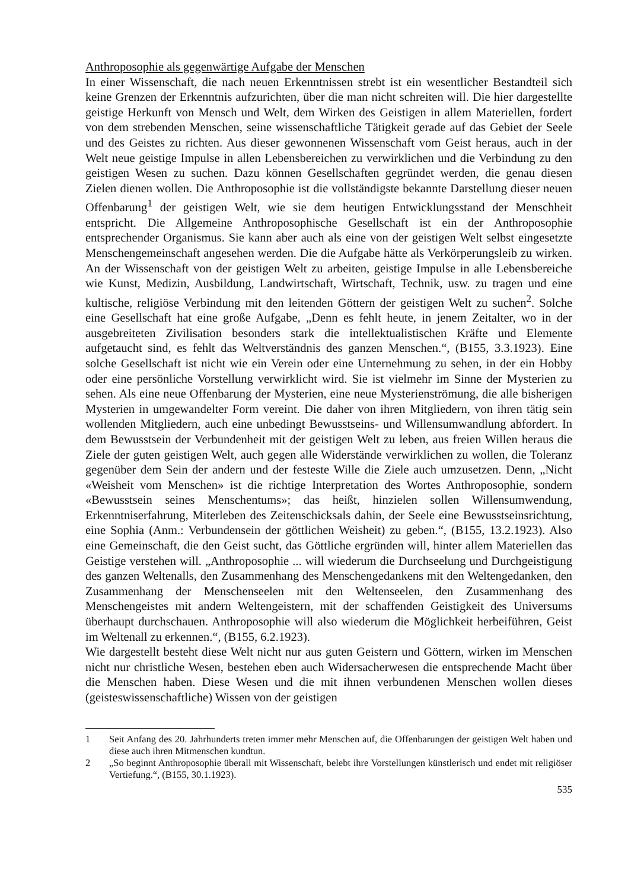Anthroposophie als gegenwärtige Aufgabe der Menschen
In einer Wissenschaft, die nach neuen Erkenntnissen strebt ist ein wesentlicher Bestandteil sich keine Grenzen der Erkenntnis aufzurichten, über die man nicht schreiten will. Die hier dargestellte geistige Herkunft von Mensch und Welt, dem Wirken des Geistigen in allem Materiellen, fordert von dem strebenden Menschen, seine wissenschaftliche Tätigkeit gerade auf das Gebiet der Seele und des Geistes zu richten. Aus dieser gewonnenen Wissenschaft vom Geist heraus, auch in der Welt neue geistige Impulse in allen Lebensbereichen zu verwirklichen und die Verbindung zu den geistigen Wesen zu suchen. Dazu können Gesellschaften gegründet werden, die genau diesen Zielen dienen wollen. Die Anthroposophie ist die vollständigste bekannte Darstellung dieser neuen Offenbarung<sup>1</sup> der geistigen Welt, wie sie dem heutigen Entwicklungsstand der Menschheit entspricht. Die Allgemeine Anthroposophische Gesellschaft ist ein der Anthroposophie entsprechender Organismus. Sie kann aber auch als eine von der geistigen Welt selbst eingesetzte Menschengemeinschaft angesehen werden. Die die Aufgabe hätte als Verkörperungsleib zu wirken. An der Wissenschaft von der geistigen Welt zu arbeiten, geistige Impulse in alle Lebensbereiche wie Kunst, Medizin, Ausbildung, Landwirtschaft, Wirtschaft, Technik, usw. zu tragen und eine kultische, religiöse Verbindung mit den leitenden Göttern der geistigen Welt zu suchen<sup>2</sup>. Solche eine Gesellschaft hat eine große Aufgabe, „Denn es fehlt heute, in jenem Zeitalter, wo in der ausgebreiteten Zivilisation besonders stark die intellektualistischen Kräfte und Elemente aufgetaucht sind, es fehlt das Weltverständnis des ganzen Menschen.“, (B155, 3.3.1923). Eine solche Gesellschaft ist nicht wie ein Verein oder eine Unternehmung zu sehen, in der ein Hobby oder eine persönliche Vorstellung verwirklicht wird. Sie ist vielmehr im Sinne der Mysterien zu sehen. Als eine neue Offenbarung der Mysterien, eine neue Mysterienströmung, die alle bisherigen Mysterien in umgewandelter Form vereint. Die daher von ihren Mitgliedern, von ihren tätig sein wollenden Mitgliedern, auch eine unbedingt Bewusstseins- und Willensumwandlung abfordert. In dem Bewusstsein der Verbundenheit mit der geistigen Welt zu leben, aus freien Willen heraus die Ziele der guten geistigen Welt, auch gegen alle Widerstände verwirklichen zu wollen, die Toleranz gegenüber dem Sein der andern und der festeste Wille die Ziele auch umzusetzen. Denn, „Nicht «Weisheit vom Menschen» ist die richtige Interpretation des Wortes Anthroposophie, sondern «Bewusstsein seines Menschentums»; das heißt, hinzielen sollen Willensumwendung, Erkenntniserfahrung, Miterleben des Zeitenschicksals dahin, der Seele eine Bewusstseinsrichtung, eine Sophia (Anm.: Verbundensein der göttlichen Weisheit) zu geben.“, (B155, 13.2.1923). Also eine Gemeinschaft, die den Geist sucht, das Göttliche ergründen will, hinter allem Materiellen das Geistige verstehen will. „Anthroposophie ... will wiederum die Durchseelung und Durchgeistigung des ganzen Weltenalls, den Zusammenhang des Menschengedankens mit den Weltengedanken, den Zusammenhang der Menschenseelen mit den Weltenseelen, den Zusammenhang des Menschengeistes mit andern Weltengeistern, mit der schaffenden Geistigkeit des Universums überhaupt durchschauen. Anthroposophie will also wiederum die Möglichkeit herbeiführen, Geist im Weltenall zu erkennen.“, (B155, 6.2.1923).
Wie dargestellt besteht diese Welt nicht nur aus guten Geistern und Göttern, wirken im Menschen nicht nur christliche Wesen, bestehen eben auch Widersacherwesen die entsprechende Macht über die Menschen haben. Diese Wesen und die mit ihnen verbundenen Menschen wollen dieses (geisteswissenschaftliche) Wissen von der geistigen
1 Seit Anfang des 20. Jahrhunderts treten immer mehr Menschen auf, die Offenbarungen der geistigen Welt haben und diese auch ihren Mitmenschen kundtun.
2 „So beginnt Anthroposophie überall mit Wissenschaft, belebt ihre Vorstellungen künstlerisch und endet mit religiöser Vertiefung.“, (B155, 30.1.1923).
535